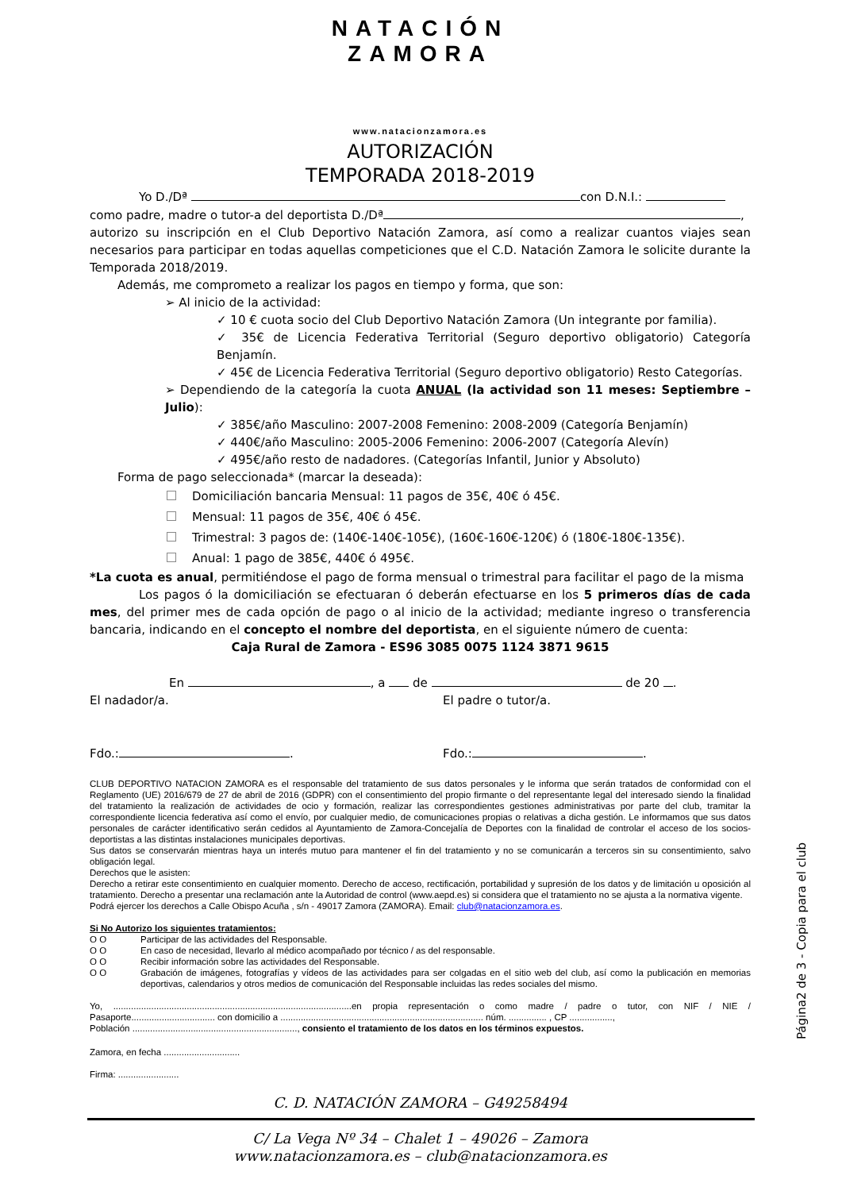NATACIÓN
ZAMORA
www.natacionzamora.es
AUTORIZACIÓN
TEMPORADA 2018-2019
Yo D./Dª con D.N.I.:
como padre, madre o tutor-a del deportista D./Dª ,
autorizo su inscripción en el Club Deportivo Natación Zamora, así como a realizar cuantos viajes sean necesarios para participar en todas aquellas competiciones que el C.D. Natación Zamora le solicite durante la Temporada 2018/2019.
Además, me comprometo a realizar los pagos en tiempo y forma, que son:
➢ Al inicio de la actividad:
✓ 10 € cuota socio del Club Deportivo Natación Zamora (Un integrante por familia).
✓ 35€ de Licencia Federativa Territorial (Seguro deportivo obligatorio) Categoría Benjamín.
✓ 45€ de Licencia Federativa Territorial (Seguro deportivo obligatorio) Resto Categorías.
➢ Dependiendo de la categoría la cuota ANUAL (la actividad son 11 meses: Septiembre – Julio):
✓ 385€/año Masculino: 2007-2008 Femenino: 2008-2009 (Categoría Benjamín)
✓ 440€/año Masculino: 2005-2006 Femenino: 2006-2007 (Categoría Alevín)
✓ 495€/año resto de nadadores. (Categorías Infantil, Junior y Absoluto)
Forma de pago seleccionada* (marcar la deseada):
Domiciliación bancaria Mensual: 11 pagos de 35€, 40€ ó 45€.
Mensual: 11 pagos de 35€, 40€ ó 45€.
Trimestral: 3 pagos de: (140€-140€-105€), (160€-160€-120€) ó (180€-180€-135€).
Anual: 1 pago de 385€, 440€ ó 495€.
*La cuota es anual, permitiéndose el pago de forma mensual o trimestral para facilitar el pago de la misma
Los pagos ó la domiciliación se efectuaran ó deberán efectuarse en los 5 primeros días de cada mes, del primer mes de cada opción de pago o al inicio de la actividad; mediante ingreso o transferencia bancaria, indicando en el concepto el nombre del deportista, en el siguiente número de cuenta:
Caja Rural de Zamora - ES96 3085 0075 1124 3871 9615
En , a de de 20 .
El nadador/a. El padre o tutor/a.
Fdo.: . Fdo.: .
CLUB DEPORTIVO NATACION ZAMORA es el responsable del tratamiento de sus datos personales y le informa que serán tratados de conformidad con el Reglamento (UE) 2016/679 de 27 de abril de 2016 (GDPR) con el consentimiento del propio firmante o del representante legal del interesado siendo la finalidad del tratamiento la realización de actividades de ocio y formación, realizar las correspondientes gestiones administrativas por parte del club, tramitar la correspondiente licencia federativa así como el envío, por cualquier medio, de comunicaciones propias o relativas a dicha gestión. Le informamos que sus datos personales de carácter identificativo serán cedidos al Ayuntamiento de Zamora-Concejalía de Deportes con la finalidad de controlar el acceso de los socios-deportistas a las distintas instalaciones municipales deportivas.
Sus datos se conservarán mientras haya un interés mutuo para mantener el fin del tratamiento y no se comunicarán a terceros sin su consentimiento, salvo obligación legal.
Derechos que le asisten:
Derecho a retirar este consentimiento en cualquier momento. Derecho de acceso, rectificación, portabilidad y supresión de los datos y de limitación u oposición al tratamiento. Derecho a presentar una reclamación ante la Autoridad de control (www.aepd.es) si considera que el tratamiento no se ajusta a la normativa vigente.
Podrá ejercer los derechos a Calle Obispo Acuña , s/n - 49017 Zamora (ZAMORA). Email: club@natacionzamora.es.
Si No Autorizo los siguientes tratamientos:
O O Participar de las actividades del Responsable. O O En caso de necesidad, llevarlo al médico acompañado por técnico / as del responsable. O O Recibir información sobre las actividades del Responsable. O O Grabación de imágenes, fotografías y vídeos de las actividades para ser colgadas en el sitio web del club, así como la publicación en memorias deportivas, calendarios y otros medios de comunicación del Responsable incluidas las redes sociales del mismo.
Yo, ..............................................................................................en propia representación o como madre / padre o tutor, con NIF / NIE / Pasaporte................................. con domicilio a ................................................................................ núm. ............... , CP .................,
Población ................................................................., consiento el tratamiento de los datos en los términos expuestos.
Zamora, en fecha ..............................
Firma: ........................
C. D. NATACIÓN ZAMORA – G49258494
C/ La Vega Nº 34 – Chalet 1 – 49026 – Zamora
www.natacionzamora.es – club@natacionzamora.es
Página2 de 3 - Copia para el club